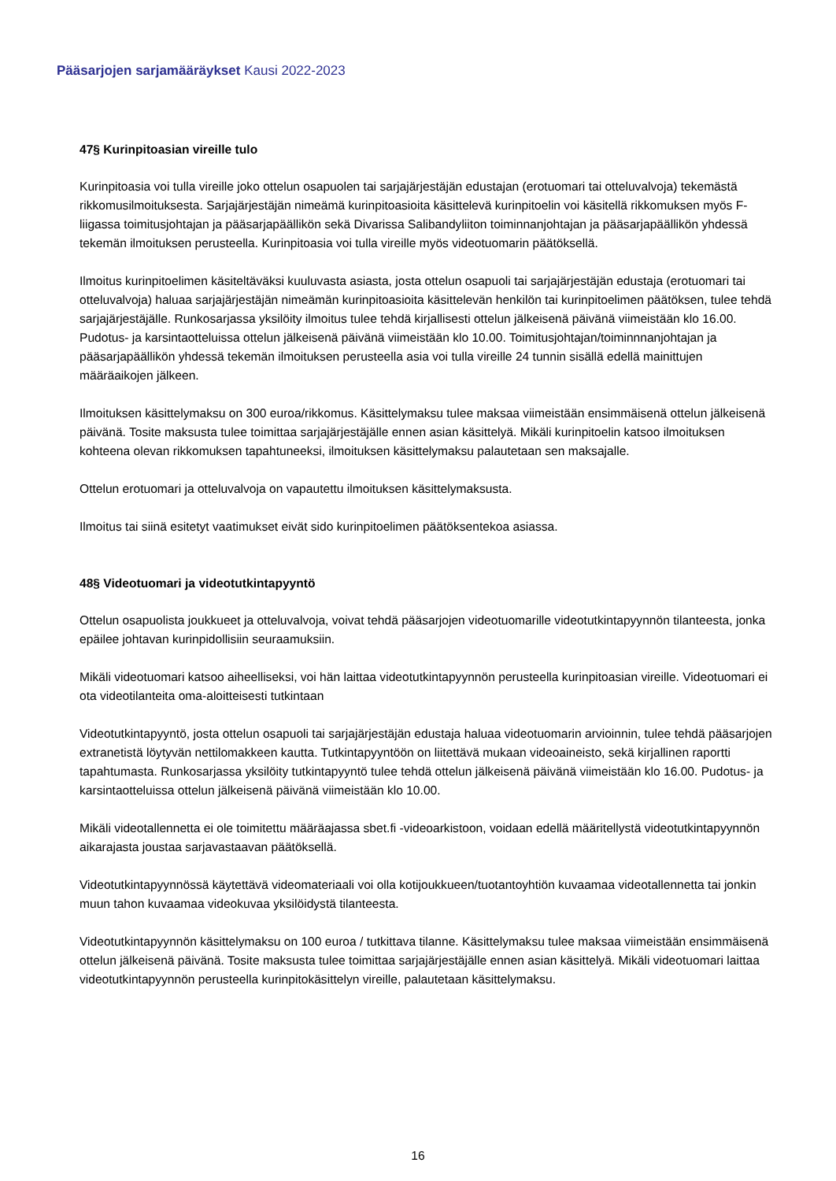Pääsarjojen sarjamääräykset Kausi 2022-2023
47§ Kurinpitoasian vireille tulo
Kurinpitoasia voi tulla vireille joko ottelun osapuolen tai sarjajärjestäjän edustajan (erotuomari tai otteluvalvoja) tekemästä rikkomusilmoituksesta. Sarjajärjestäjän nimeämä kurinpitoasioita käsittelevä kurinpitoelin voi käsitellä rikkomuksen myös F-liigassa toimitusjohtajan ja pääsarjapäällikön sekä Divarissa Salibandyliiton toiminnanjohtajan ja pääsarjapäällikön yhdessä tekemän ilmoituksen perusteella. Kurinpitoasia voi tulla vireille myös videotuomarin päätöksellä.
Ilmoitus kurinpitoelimen käsiteltäväksi kuuluvasta asiasta, josta ottelun osapuoli tai sarjajärjestäjän edustaja (erotuomari tai otteluvalvoja) haluaa sarjajärjestäjän nimeämän kurinpitoasioita käsittelevän henkilön tai kurinpitoelimen päätöksen, tulee tehdä sarjajärjestäjälle. Runkosarjassa yksilöity ilmoitus tulee tehdä kirjallisesti ottelun jälkeisenä päivänä viimeistään klo 16.00. Pudotus- ja karsintaotteluissa ottelun jälkeisenä päivänä viimeistään klo 10.00. Toimitusjohtajan/toiminnnanjohtajan ja pääsarjapäällikön yhdessä tekemän ilmoituksen perusteella asia voi tulla vireille 24 tunnin sisällä edellä mainittujen määräaikojen jälkeen.
Ilmoituksen käsittelymaksu on 300 euroa/rikkomus. Käsittelymaksu tulee maksaa viimeistään ensimmäisenä ottelun jälkeisenä päivänä. Tosite maksusta tulee toimittaa sarjajärjestäjälle ennen asian käsittelyä. Mikäli kurinpitoelin katsoo ilmoituksen kohteena olevan rikkomuksen tapahtuneeksi, ilmoituksen käsittelymaksu palautetaan sen maksajalle.
Ottelun erotuomari ja otteluvalvoja on vapautettu ilmoituksen käsittelymaksusta.
Ilmoitus tai siinä esitetyt vaatimukset eivät sido kurinpitoelimen päätöksentekoa asiassa.
48§ Videotuomari ja videotutkintapyyntö
Ottelun osapuolista joukkueet ja otteluvalvoja, voivat tehdä pääsarjojen videotuomarille videotutkintapyynnön tilanteesta, jonka epäilee johtavan kurinpidollisiin seuraamuksiin.
Mikäli videotuomari katsoo aiheelliseksi, voi hän laittaa videotutkintapyynnön perusteella kurinpitoasian vireille. Videotuomari ei ota videotilanteita oma-aloitteisesti tutkintaan
Videotutkintapyyntö, josta ottelun osapuoli tai sarjajärjestäjän edustaja haluaa videotuomarin arvioinnin, tulee tehdä pääsarjojen extranetistä löytyvän nettilomakkeen kautta. Tutkintapyyntöön on liitettävä mukaan videoaineisto, sekä kirjallinen raportti tapahtumasta. Runkosarjassa yksilöity tutkintapyyntö tulee tehdä ottelun jälkeisenä päivänä viimeistään klo 16.00. Pudotus- ja karsintaotteluissa ottelun jälkeisenä päivänä viimeistään klo 10.00.
Mikäli videotallennetta ei ole toimitettu määräajassa sbet.fi -videoarkistoon, voidaan edellä määritellystä videotutkintapyynnön aikarajasta joustaa sarjavastaavan päätöksellä.
Videotutkintapyynnössä käytettävä videomateriaali voi olla kotijoukkueen/tuotantoyhtiön kuvaamaa videotallennetta tai jonkin muun tahon kuvaamaa videokuvaa yksilöidystä tilanteesta.
Videotutkintapyynnön käsittelymaksu on 100 euroa / tutkittava tilanne. Käsittelymaksu tulee maksaa viimeistään ensimmäisenä ottelun jälkeisenä päivänä. Tosite maksusta tulee toimittaa sarjajärjestäjälle ennen asian käsittelyä. Mikäli videotuomari laittaa videotutkintapyynnön perusteella kurinpitokäsittelyn vireille, palautetaan käsittelymaksu.
16